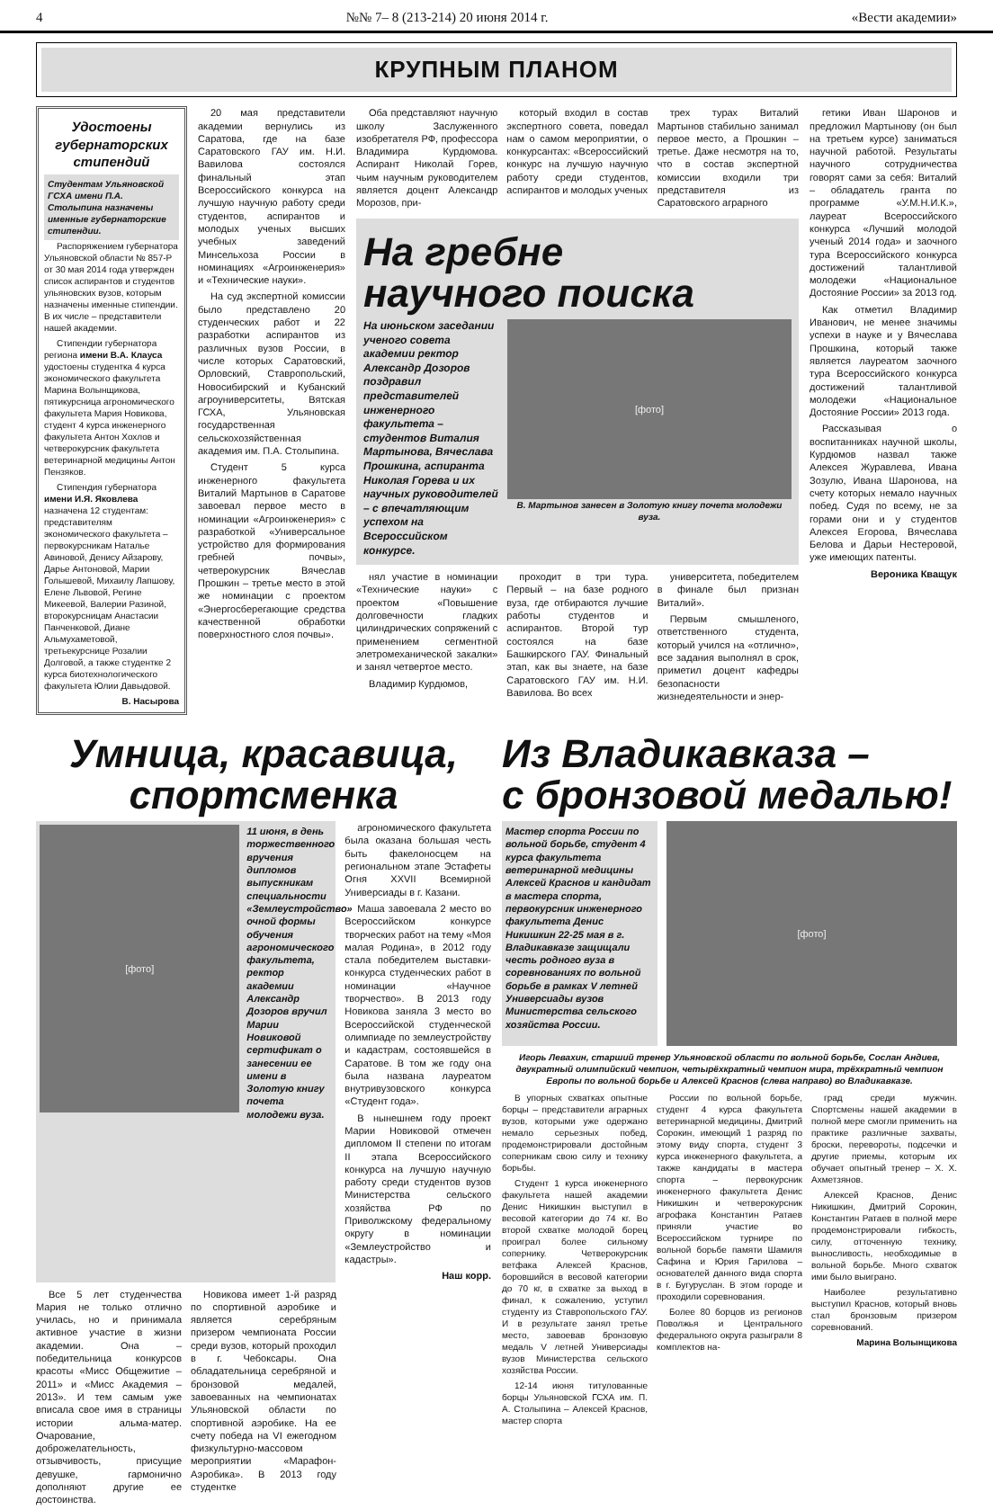4 №№ 7– 8 (213-214) 20 июня 2014 г. «Вести академии»
КРУПНЫМ ПЛАНОМ
Удостоены губернаторских стипендий
Студентам Ульяновской ГСХА имени П.А. Столыпина назначены именные губернаторские стипендии.
Распоряжением губернатора Ульяновской области № 857-Р от 30 мая 2014 года утвержден список аспирантов и студентов ульяновских вузов, которым назначены именные стипендии. В их числе – представители нашей академии.
Стипендии губернатора региона имени В.А. Клауса удостоены студентка 4 курса экономического факультета Марина Волынщикова, пятикурсница агрономического факультета Мария Новикова, студент 4 курса инженерного факультета Антон Хохлов и четверокурсник факультета ветеринарной медицины Антон Пензяков.
Стипендия губернатора имени И.Я. Яковлева назначена 12 студентам: представителям экономического факультета – первокурсникам Наталье Авиновой, Денису Айзарову, Дарье Антоновой, Марии Голышевой, Михаилу Лапшову, Елене Львовой, Регине Микеевой, Валерии Разиной, второкурсницам Анастасии Панченковой, Диане Альмухаметовой, третьекурснице Розалии Долговой, а также студентке 2 курса биотехнологического факультета Юлии Давыдовой.
В. Насырова
20 мая представители академии вернулись из Саратова, где на базе Саратовского ГАУ им. Н.И. Вавилова состоялся финальный этап Всероссийского конкурса на лучшую научную работу среди студентов, аспирантов и молодых ученых высших учебных заведений Минсельхоза России в номинациях «Агроинженерия» и «Технические науки».
На суд экспертной комиссии было представлено 20 студенческих работ и 22 разработки аспирантов из различных вузов России, в числе которых Саратовский, Орловский, Ставропольский, Новосибирский и Кубанский агроуниверситеты, Вятская ГСХА, Ульяновская государственная сельскохозяйственная академия им. П.А. Столыпина.
Студент 5 курса инженерного факультета Виталий Мартынов в Саратове завоевал первое место в номинации «Агроинженерия» с разработкой «Универсальное устройство для формирования гребней почвы», четверокурсник Вячеслав Прошкин – третье место в этой же номинации с проектом «Энергосберегающие средства качественной обработки поверхностного слоя почвы».
Оба представляют научную школу Заслуженного изобретателя РФ, профессора Владимира Курдюмова. Аспирант Николай Горев, чьим научным руководителем является доцент Александр Морозов, при-
который входил в состав экспертного совета, поведал нам о самом мероприятии, о конкурсантах: «Всероссийский конкурс на лучшую научную работу среди студентов, аспирантов и молодых ученых
трех турах Виталий Мартынов стабильно занимал первое место, а Прошкин – третье. Даже несмотря на то, что в состав экспертной комиссии входили три представителя из Саратовского аграрного
На гребне
научного поиска
На июньском заседании ученого совета академии ректор Александр Дозоров поздравил представителей инженерного факультета – студентов Виталия Мартынова, Вячеслава Прошкина, аспиранта Николая Горева и их научных руководителей – с впечатляющим успехом на Всероссийском конкурсе.
[фото]
В. Мартынов занесен в Золотую книгу почета молодежи вуза.
нял участие в номинации «Технические науки» с проектом «Повышение долговечности гладких цилиндрических сопряжений с применением сегментной элетромеханической закалки» и занял четвертое место.
Владимир Курдюмов,
проходит в три тура. Первый – на базе родного вуза, где отбираются лучшие работы студентов и аспирантов. Второй тур состоялся на базе Башкирского ГАУ. Финальный этап, как вы знаете, на базе Саратовского ГАУ им. Н.И. Вавилова. Во всех
университета, победителем в финале был признан Виталий».
Первым смышленого, ответственного студента, который учился на «отлично», все задания выполнял в срок, приметил доцент кафедры безопасности жизнедеятельности и энер-
гетики Иван Шаронов и предложил Мартынову (он был на третьем курсе) заниматься научной работой. Результаты научного сотрудничества говорят сами за себя: Виталий – обладатель гранта по программе «У.М.Н.И.К.», лауреат Всероссийского конкурса «Лучший молодой ученый 2014 года» и заочного тура Всероссийского конкурса достижений талантливой молодежи «Национальное Достояние России» за 2013 год.
Как отметил Владимир Иванович, не менее значимы успехи в науке и у Вячеслава Прошкина, который также является лауреатом заочного тура Всероссийского конкурса достижений талантливой молодежи «Национальное Достояние России» 2013 года.
Рассказывая о воспитанниках научной школы, Курдюмов назвал также Алексея Журавлева, Ивана Зозулю, Ивана Шаронова, на счету которых немало научных побед. Судя по всему, не за горами они и у студентов Алексея Егорова, Вячеслава Белова и Дарьи Нестеровой, уже имеющих патенты.
Вероника Кващук
Умница, красавица,
спортсменка
[фото]
11 июня, в день торжественного вручения дипломов выпускникам специальности «Землеустройство» очной формы обучения агрономического факультета, ректор академии Александр Дозоров вручил Марии Новиковой сертификат о занесении ее имени в Золотую книгу почета молодежи вуза.
агрономического факультета была оказана большая честь быть факелоносцем на региональном этапе Эстафеты Огня XXVII Всемирной Универсиады в г. Казани.
Маша завоевала 2 место во Всероссийском конкурсе творческих работ на тему «Моя малая Родина», в 2012 году стала победителем выставки-конкурса студенческих работ в номинации «Научное творчество». В 2013 году Новикова заняла 3 место во Всероссийской студенческой олимпиаде по землеустройству и кадастрам, состоявшейся в Саратове. В том же году она была названа лауреатом внутривузовского конкурса «Студент года».
В нынешнем году проект Марии Новиковой отмечен дипломом II степени по итогам II этапа Всероссийского конкурса на лучшую научную работу среди студентов вузов Министерства сельского хозяйства РФ по Приволжскому федеральному округу в номинации «Землеустройство и кадастры».
Наш корр.
Все 5 лет студенчества Мария не только отлично училась, но и принимала активное участие в жизни академии. Она – победительница конкурсов красоты «Мисс Общежитие – 2011» и «Мисс Академия – 2013». И тем самым уже вписала свое имя в страницы истории альма-матер. Очарование, доброжелательность, отзывчивость, присущие девушке, гармонично дополняют другие ее достоинства.
Новикова имеет 1-й разряд по спортивной аэробике и является серебряным призером чемпионата России среди вузов, который проходил в г. Чебоксары. Она обладательница серебряной и бронзовой медалей, завоеванных на чемпионатах Ульяновской области по спортивной аэробике. На ее счету победа на VI ежегодном физкультурно-массовом мероприятии «Марафон-Аэробика». В 2013 году студентке
Из Владикавказа –
с бронзовой медалью!
Мастер спорта России по вольной борьбе, студент 4 курса факультета ветеринарной медицины Алексей Краснов и кандидат в мастера спорта, первокурсник инженерного факультета Денис Никишкин 22-25 мая в г. Владикавказе защищали честь родного вуза в соревнованиях по вольной борьбе в рамках V летней Универсиады вузов Министерства сельского хозяйства России.
[фото]
Игорь Левахин, старший тренер Ульяновской области по вольной борьбе, Сослан Андиев, двукратный олимпийский чемпион, четырёхкратный чемпион мира, трёхкратный чемпион Европы по вольной борьбе и Алексей Краснов (слева направо) во Владикавказе.
В упорных схватках опытные борцы – представители аграрных вузов, которыми уже одержано немало серьезных побед, продемонстрировали достойным соперникам свою силу и технику борьбы.
Студент 1 курса инженерного факультета нашей академии Денис Никишкин выступил в весовой категории до 74 кг. Во второй схватке молодой борец проиграл более сильному сопернику. Четверокурсник ветфака Алексей Краснов, боровшийся в весовой категории до 70 кг, в схватке за выход в финал, к сожалению, уступил студенту из Ставропольского ГАУ. И в результате занял третье место, завоевав бронзовую медаль V летней Универсиады вузов Министерства сельского хозяйства России.
12-14 июня титулованные борцы Ульяновской ГСХА им. П. А. Столыпина – Алексей Краснов, мастер спорта
России по вольной борьбе, студент 4 курса факультета ветеринарной медицины, Дмитрий Сорокин, имеющий 1 разряд по этому виду спорта, студент 3 курса инженерного факультета, а также кандидаты в мастера спорта – первокурсник инженерного факультета Денис Никишкин и четверокурсник агрофака Константин Ратаев приняли участие во Всероссийском турнире по вольной борьбе памяти Шамиля Сафина и Юрия Гарилова – основателей данного вида спорта в г. Бугуруслан. В этом городе и проходили соревнования.
Более 80 борцов из регионов Поволжья и Центрального федерального округа разыграли 8 комплектов на-
град среди мужчин. Спортсмены нашей академии в полной мере смогли применить на практике различные захваты, броски, перевороты, подсечки и другие приемы, которым их обучает опытный тренер – Х. Х. Ахметзянов.
Алексей Краснов, Денис Никишкин, Дмитрий Сорокин, Константин Ратаев в полной мере продемонстрировали гибкость, силу, отточенную технику, выносливость, необходимые в вольной борьбе. Много схваток ими было выиграно.
Наиболее результативно выступил Краснов, который вновь стал бронзовым призером соревнований.
Марина Волынщикова